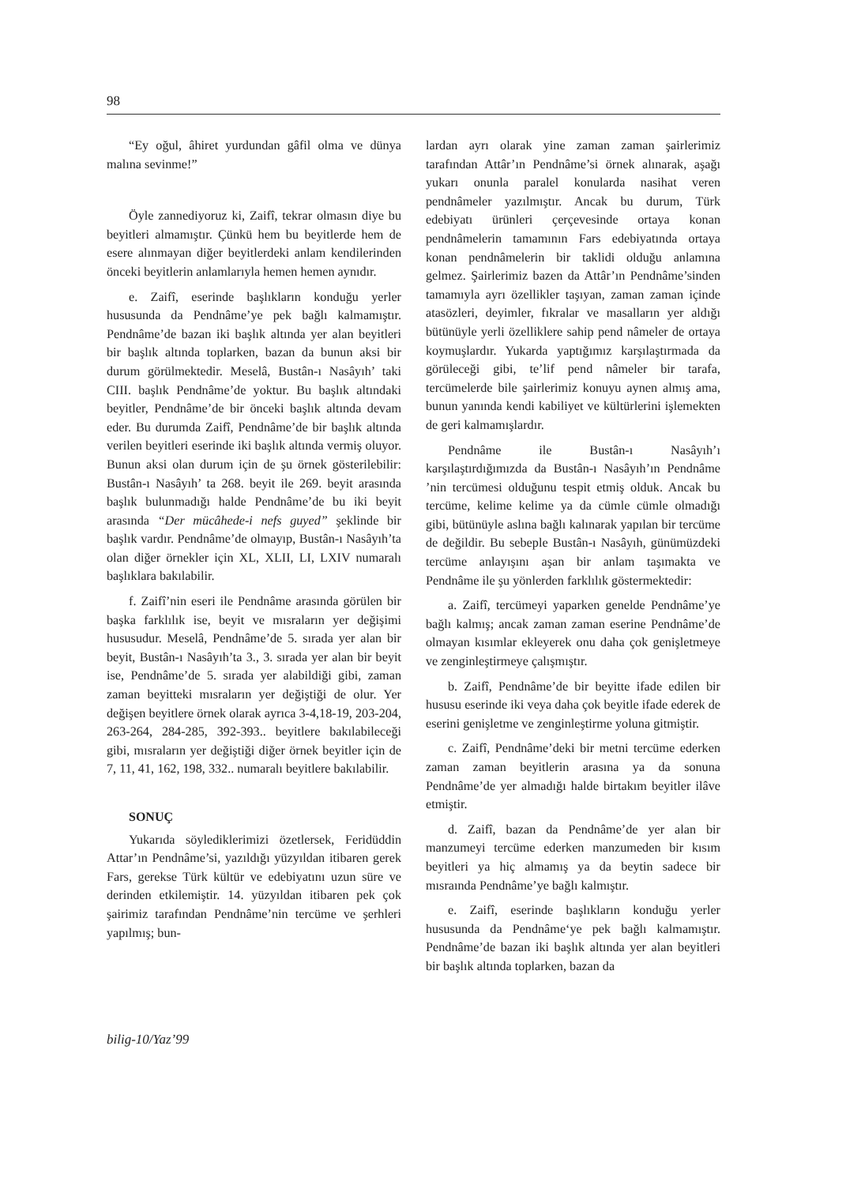98
“Ey oğul, âhiret yurdundan gâfil olma ve dünya malına sevinme!”
Öyle zannediyoruz ki, Zaifî, tekrar olmasın diye bu beyitleri almamıştır. Çünkü hem bu beyitlerde hem de esere alınmayan diğer beyitlerdeki anlam kendilerinden önceki beyitlerin anlamlarıyla hemen hemen aynıdır.
e. Zaifî, eserinde başlıkların konduğu yerler hususunda da Pendnâme’ye pek bağlı kalmamıştır. Pendnâme’de bazan iki başlık altında yer alan beyitleri bir başlık altında toplarken, bazan da bunun aksi bir durum görülmektedir. Meselâ, Bustân-ı Nasâyıh’ taki CIII. başlık Pendnâme’de yoktur. Bu başlık altındaki beyitler, Pendnâme’de bir önceki başlık altında devam eder. Bu durumda Zaifî, Pendnâme’de bir başlık altında verilen beyitleri eserinde iki başlık altında vermiş oluyor. Bunun aksi olan durum için de şu örnek gösterilebilir: Bustân-ı Nasâyıh’ ta 268. beyit ile 269. beyit arasında başlık bulunmadığı halde Pendnâme’de bu iki beyit arasında “Der mücâhede-i nefs guyed” şeklinde bir başlık vardır. Pendnâme’de olmayıp, Bustân-ı Nasâyıh’ta olan diğer örnekler için XL, XLII, LI, LXIV numaralı başlıklara bakılabilir.
f. Zaifî’nin eseri ile Pendnâme arasında görülen bir başka farklılık ise, beyit ve mısraların yer değişimi hususudur. Meselâ, Pendnâme’de 5. sırada yer alan bir beyit, Bustân-ı Nasâyıh’ta 3., 3. sırada yer alan bir beyit ise, Pendnâme’de 5. sırada yer alabildiği gibi, zaman zaman beyitteki mısraların yer değiştiği de olur. Yer değişen beyitlere örnek olarak ayrıca 3-4,18-19, 203-204, 263-264, 284-285, 392-393.. beyitlere bakılabileceği gibi, mısraların yer değiştiği diğer örnek beyitler için de 7, 11, 41, 162, 198, 332.. numaralı beyitlere bakılabilir.
SONUÇ
Yukarıda söylediklerimizi özetlersek, Feridüddin Attar’ın Pendnâme’si, yazıldığı yüzyıldan itibaren gerek Fars, gerekse Türk kültür ve edebiyatını uzun süre ve derinden etkilemiştir. 14. yüzyıldan itibaren pek çok şairimiz tarafından Pendnâme’nin tercüme ve şerhleri yapılmış; bun-
lardan ayrı olarak yine zaman zaman şairlerimiz tarafından Attâr’ın Pendnâme’si örnek alınarak, aşağı yukarı onunla paralel konularda nasihat veren pendnâmeler yazılmıştır. Ancak bu durum, Türk edebiyatı ürünleri çerçevesinde ortaya konan pendnâmelerin tamamının Fars edebiyatında ortaya konan pendnâmelerin bir taklidi olduğu anlamına gelmez. Şairlerimiz bazen da Attâr’ın Pendnâme’sinden tamamıyla ayrı özellikler taşıyan, zaman zaman içinde atasözleri, deyimler, fıkralar ve masalların yer aldığı bütünüyle yerli özelliklere sahip pend nâmeler de ortaya koymuşlardır. Yukarda yaptığımız karşılaştırmada da görüleceği gibi, te’lif pend nâmeler bir tarafa, tercümelerde bile şairlerimiz konuyu aynen almış ama, bunun yanında kendi kabiliyet ve kültürlerini işlemekten de geri kalmamışlardır.
Pendnâme ile Bustân-ı Nasâyıh’ı karşılaştırdığımızda da Bustân-ı Nasâyıh’ın Pendnâme ’nin tercümesi olduğunu tespit etmiş olduk. Ancak bu tercüme, kelime kelime ya da cümle cümle olmadığı gibi, bütünüyle aslına bağlı kalınarak yapılan bir tercüme de değildir. Bu sebeple Bustân-ı Nasâyıh, günümüzdeki tercüme anlayışını aşan bir anlam taşımakta ve Pendnâme ile şu yönlerden farklılık göstermektedir:
a. Zaifî, tercümeyi yaparken genelde Pendnâme’ye bağlı kalmış; ancak zaman zaman eserine Pendnâme’de olmayan kısımlar ekleyerek onu daha çok genişletmeye ve zenginleştirmeye çalışmıştır.
b. Zaifî, Pendnâme’de bir beyitte ifade edilen bir hususu eserinde iki veya daha çok beyitle ifade ederek de eserini genişletme ve zenginleştirme yoluna gitmiştir.
c. Zaifî, Pendnâme’deki bir metni tercüme ederken zaman zaman beyitlerin arasına ya da sonuna Pendnâme’de yer almadığı halde birtakım beyitler ilâve etmiştir.
d. Zaifî, bazan da Pendnâme’de yer alan bir manzumeyi tercüme ederken manzumeden bir kısım beyitleri ya hiç almamış ya da beytin sadece bir mısraında Pendnâme’ye bağlı kalmıştır.
e. Zaifî, eserinde başlıkların konduğu yerler hususunda da Pendnâme‘ye pek bağlı kalmamıştır. Pendnâme’de bazan iki başlık altında yer alan beyitleri bir başlık altında toplarken, bazan da
bilig-10/Yaz’99